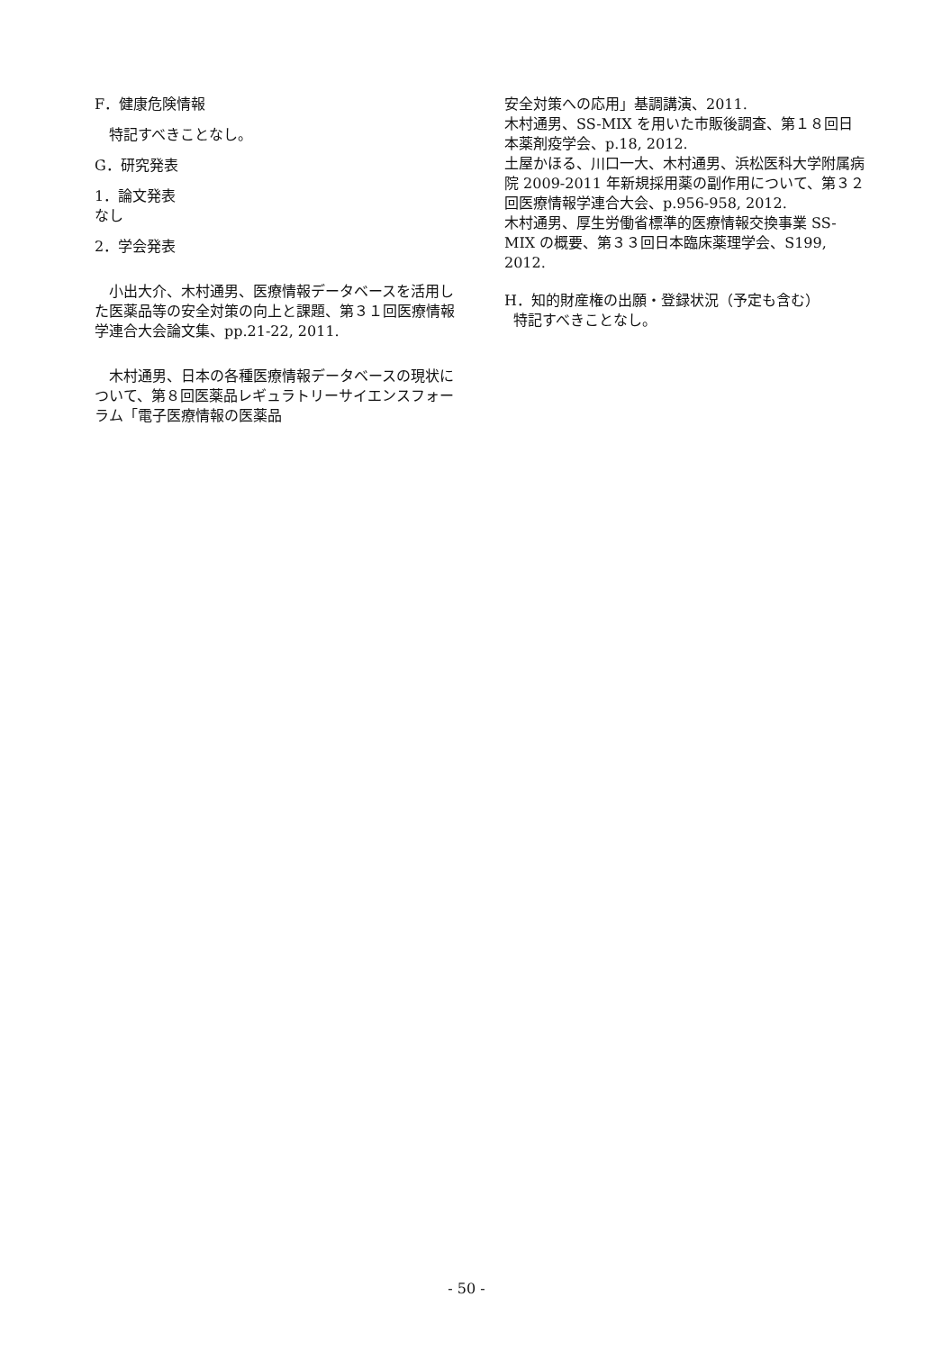F．健康危険情報
特記すべきことなし。
G．研究発表
1．論文発表
なし
2．学会発表
小出大介、木村通男、医療情報データベースを活用した医薬品等の安全対策の向上と課題、第３１回医療情報学連合大会論文集、pp.21-22, 2011.
木村通男、日本の各種医療情報データベースの現状について、第８回医薬品レギュラトリーサイエンスフォーラム「電子医療情報の医薬品
安全対策への応用」基調講演、2011.
木村通男、SS-MIX を用いた市販後調査、第１８回日本薬剤疫学会、p.18, 2012.
土屋かほる、川口一大、木村通男、浜松医科大学附属病院 2009-2011 年新規採用薬の副作用について、第３２回医療情報学連合大会、p.956-958, 2012.
木村通男、厚生労働省標準的医療情報交換事業 SS-MIX の概要、第３３回日本臨床薬理学会、S199, 2012.
H．知的財産権の出願・登録状況（予定も含む）
特記すべきことなし。
- 50 -